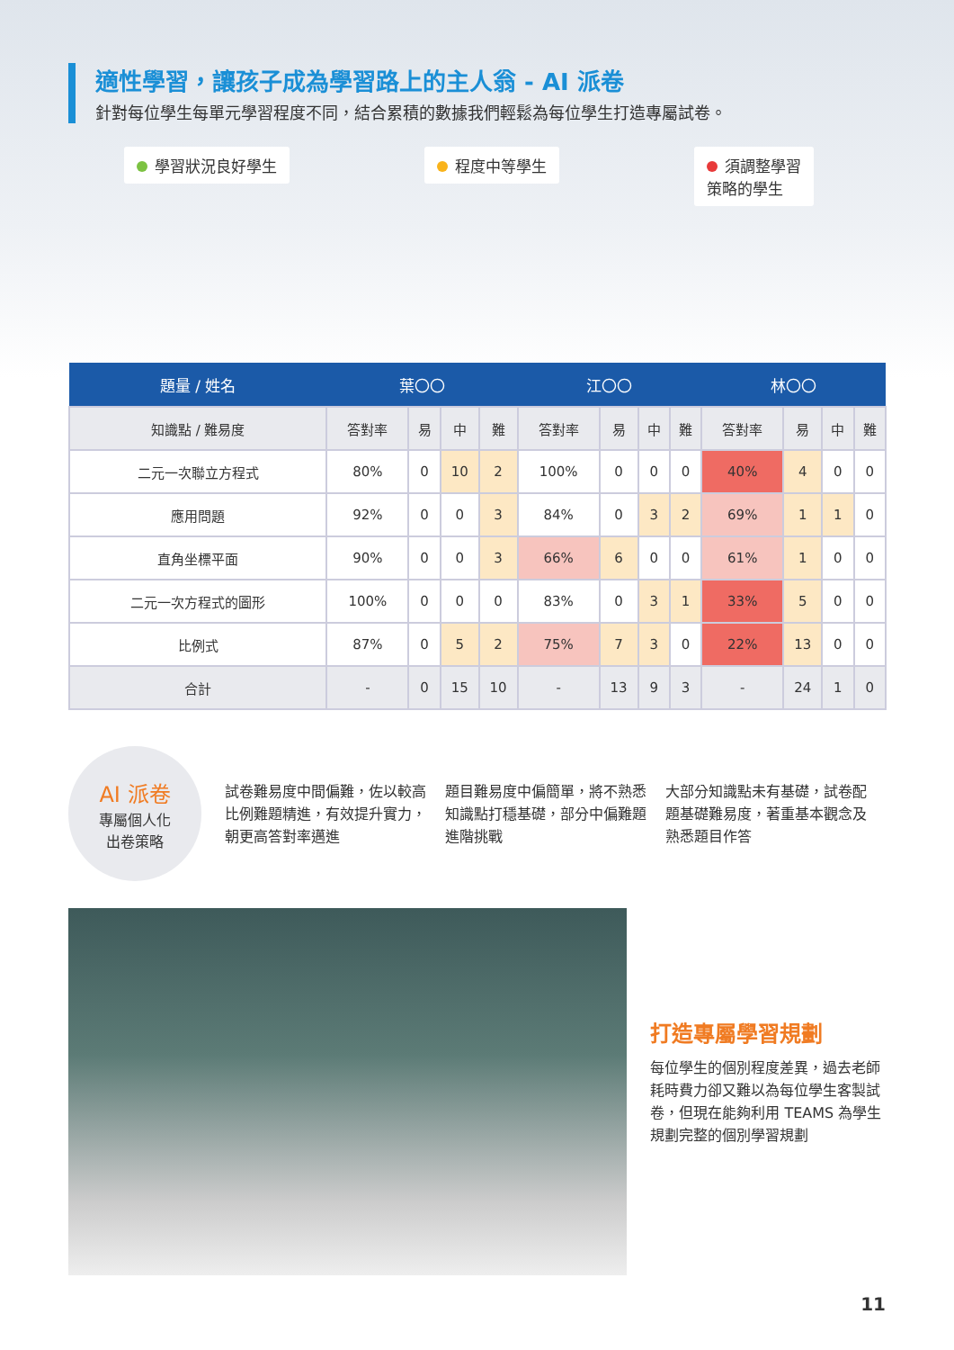適性學習，讓孩子成為學習路上的主人翁 - AI 派卷
針對每位學生每單元學習程度不同，結合累積的數據我們輕鬆為每位學生打造專屬試卷。
學習狀況良好學生 程度中等學生 須調整學習
策略的學生
| 題量 / 姓名 | 葉〇〇 | | | | 江〇〇 | | | | 林〇〇 | | | |
| --- | --- | --- | --- | --- | --- | --- | --- | --- | --- | --- | --- | --- |
| 知識點 / 難易度 | 答對率 | 易 | 中 | 難 | 答對率 | 易 | 中 | 難 | 答對率 | 易 | 中 | 難 |
| 二元一次聯立方程式 | 80% | 0 | 10 | 2 | 100% | 0 | 0 | 0 | 40% | 4 | 0 | 0 |
| 應用問題 | 92% | 0 | 0 | 3 | 84% | 0 | 3 | 2 | 69% | 1 | 1 | 0 |
| 直角坐標平面 | 90% | 0 | 0 | 3 | 66% | 6 | 0 | 0 | 61% | 1 | 0 | 0 |
| 二元一次方程式的圖形 | 100% | 0 | 0 | 0 | 83% | 0 | 3 | 1 | 33% | 5 | 0 | 0 |
| 比例式 | 87% | 0 | 5 | 2 | 75% | 7 | 3 | 0 | 22% | 13 | 0 | 0 |
| 合計 | - | 0 | 15 | 10 | - | 13 | 9 | 3 | - | 24 | 1 | 0 |
AI 派卷
專屬個人化
出卷策略
試卷難易度中間偏難，佐以較高比例難題精進，有效提升實力，朝更高答對率邁進
題目難易度中偏簡單，將不熟悉知識點打穩基礎，部分中偏難題進階挑戰
大部分知識點未有基礎，試卷配題基礎難易度，著重基本觀念及熟悉題目作答
打造專屬學習規劃
每位學生的個別程度差異，過去老師耗時費力卻又難以為每位學生客製試卷，但現在能夠利用 TEAMS 為學生規劃完整的個別學習規劃
11